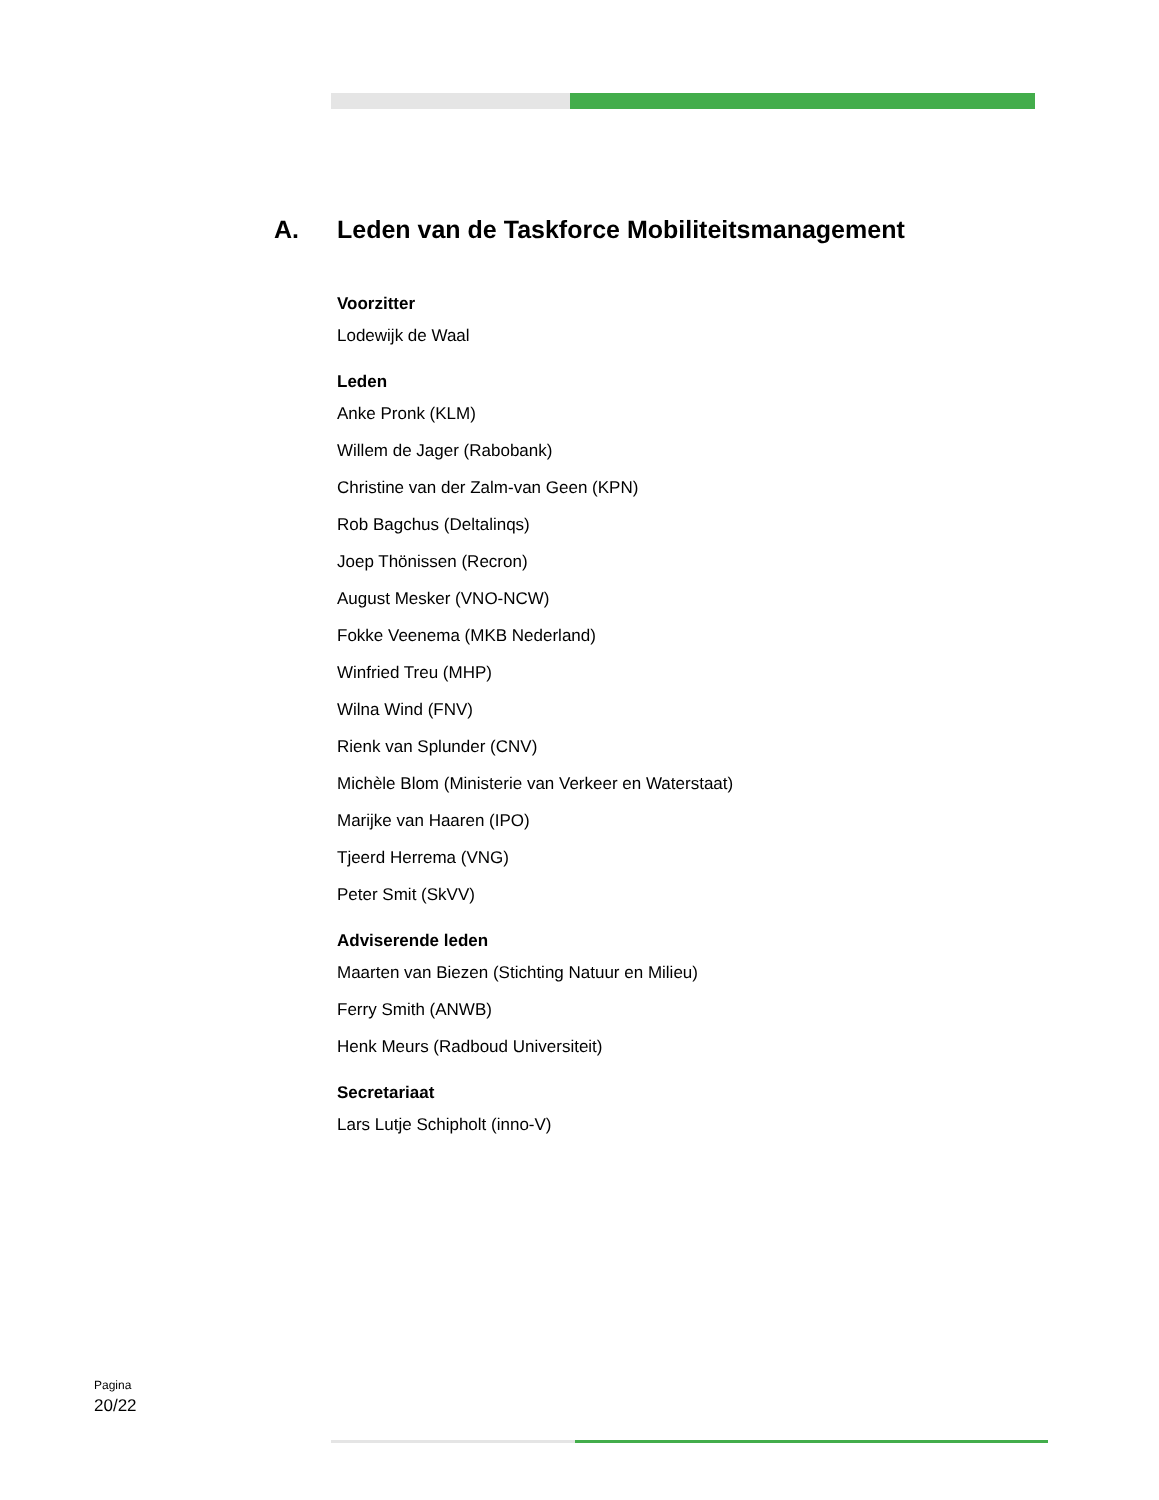A. Leden van de Taskforce Mobiliteitsmanagement
Voorzitter
Lodewijk de Waal
Leden
Anke Pronk (KLM)
Willem de Jager (Rabobank)
Christine van der Zalm-van Geen (KPN)
Rob Bagchus (Deltalinqs)
Joep Thönissen (Recron)
August Mesker (VNO-NCW)
Fokke Veenema (MKB Nederland)
Winfried Treu (MHP)
Wilna Wind (FNV)
Rienk van Splunder (CNV)
Michèle Blom (Ministerie van Verkeer en Waterstaat)
Marijke van Haaren (IPO)
Tjeerd Herrema (VNG)
Peter Smit (SkVV)
Adviserende leden
Maarten van Biezen (Stichting Natuur en Milieu)
Ferry Smith (ANWB)
Henk Meurs (Radboud Universiteit)
Secretariaat
Lars Lutje Schipholt (inno-V)
Pagina
20/22